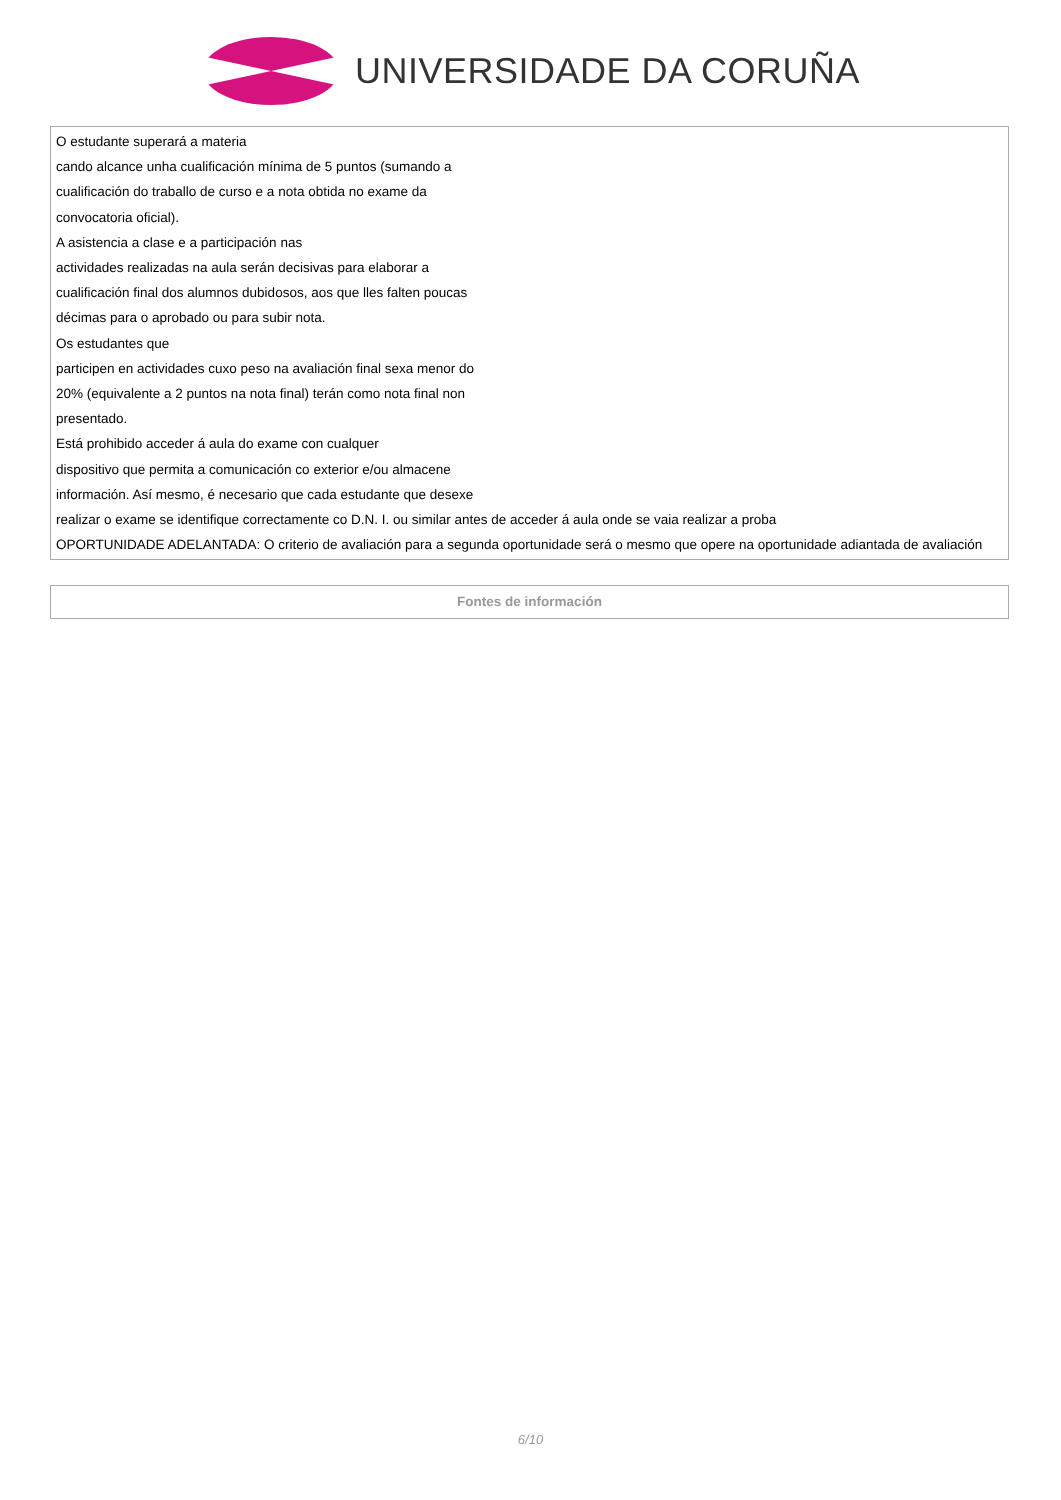UNIVERSIDADE DA CORUÑA
| O estudante superará a materia cando alcance unha cualificación mínima de 5 puntos (sumando a cualificación do traballo de curso e a nota obtida no exame da convocatoria oficial). A asistencia a clase e a participación nas actividades realizadas na aula serán decisivas para elaborar a cualificación final dos alumnos dubidosos, aos que lles falten poucas décimas para o aprobado ou para subir nota. Os estudantes que participen en actividades cuxo peso na avaliación final sexa menor do 20% (equivalente a 2 puntos na nota final) terán como nota final non presentado. Está prohibido acceder á aula do exame con cualquer dispositivo que permita a comunicación co exterior e/ou almacene información. Así mesmo, é necesario que cada estudante que desexe realizar o exame se identifique correctamente co D.N. I. ou similar antes de acceder á aula onde se vaia realizar a proba OPORTUNIDADE ADELANTADA: O criterio de avaliación para a segunda oportunidade será o mesmo que opere na oportunidade adiantada de avaliación |
| Fontes de información |
6/10